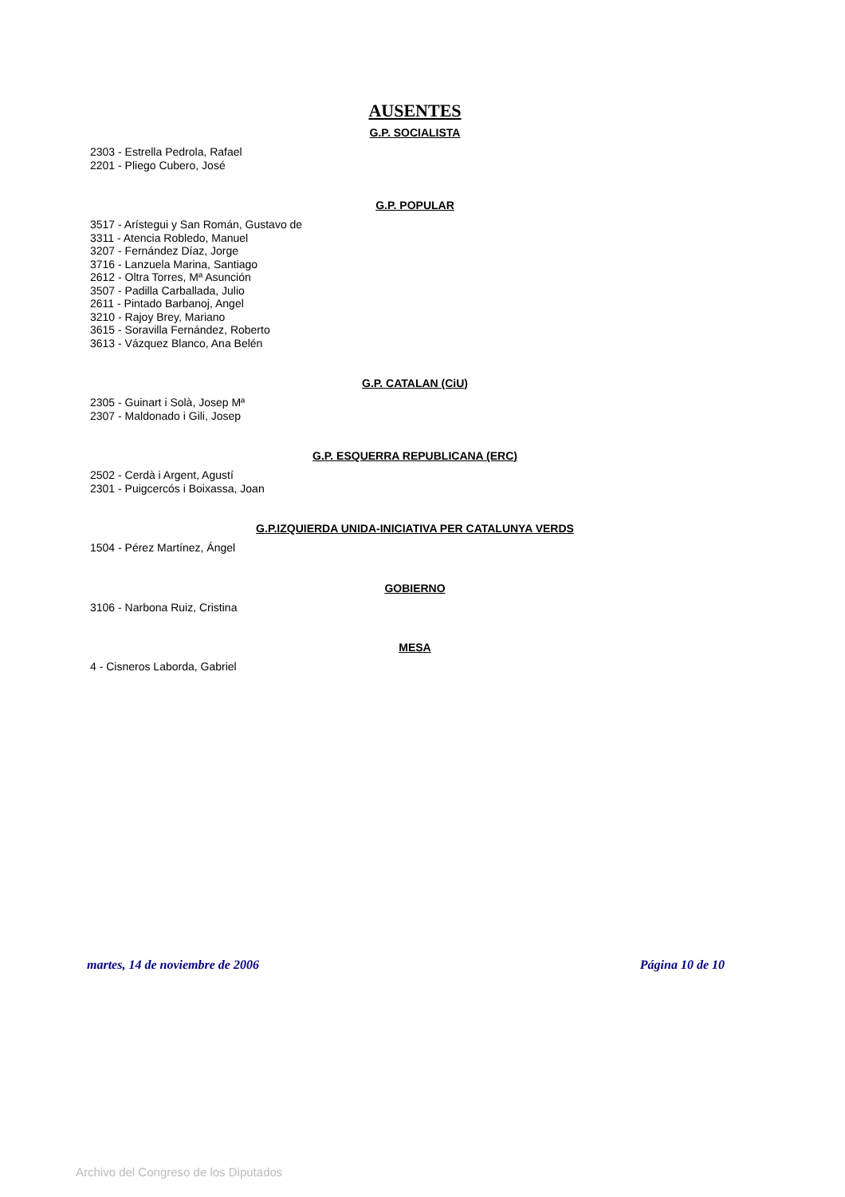AUSENTES
G.P. SOCIALISTA
2303 - Estrella Pedrola, Rafael
2201 - Pliego Cubero, José
G.P. POPULAR
3517 - Arístegui y San Román, Gustavo de
3311 - Atencia Robledo, Manuel
3207 - Fernández Díaz, Jorge
3716 - Lanzuela Marina, Santiago
2612 - Oltra Torres, Mª Asunción
3507 - Padilla Carballada, Julio
2611 - Pintado Barbanoj, Angel
3210 - Rajoy Brey, Mariano
3615 - Soravilla Fernández, Roberto
3613 - Vázquez Blanco, Ana Belén
G.P. CATALAN (CiU)
2305 - Guinart i Solà, Josep Mª
2307 - Maldonado i Gili, Josep
G.P. ESQUERRA REPUBLICANA (ERC)
2502 - Cerdà i Argent, Agustí
2301 - Puigcercós i Boixassa, Joan
G.P.IZQUIERDA UNIDA-INICIATIVA PER CATALUNYA VERDS
1504 - Pérez Martínez, Ángel
GOBIERNO
3106 - Narbona Ruiz, Cristina
MESA
4 - Cisneros Laborda, Gabriel
martes, 14 de noviembre de 2006 Página 10 de 10
Archivo del Congreso de los Diputados